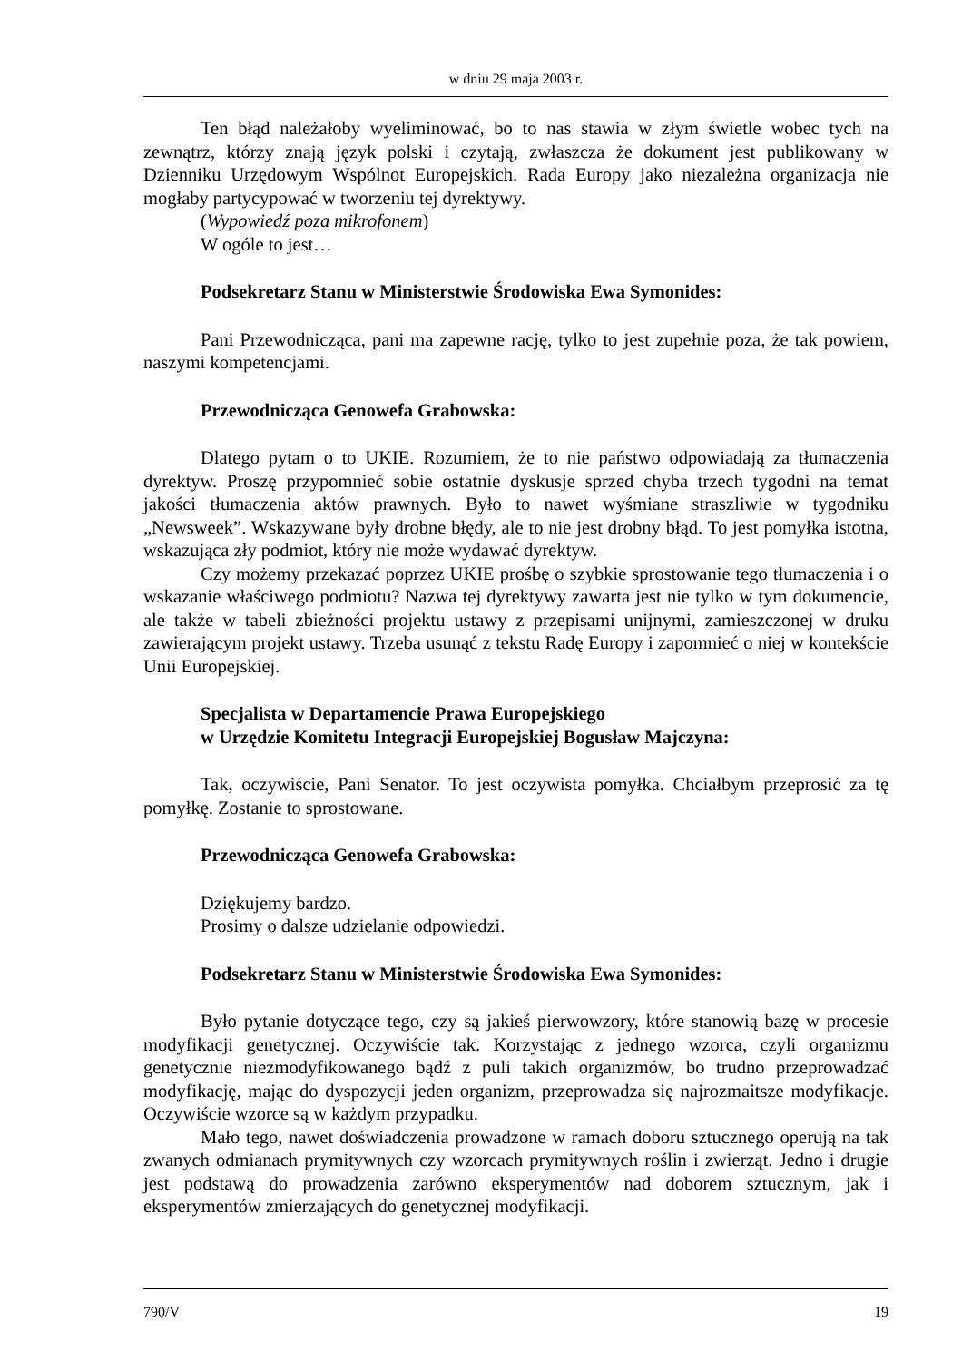w dniu 29 maja 2003 r.
Ten błąd należałoby wyeliminować, bo to nas stawia w złym świetle wobec tych na zewnątrz, którzy znają język polski i czytają, zwłaszcza że dokument jest publikowany w Dzienniku Urzędowym Wspólnot Europejskich. Rada Europy jako niezależna organizacja nie mogłaby partycypować w tworzeniu tej dyrektywy.
(Wypowiedź poza mikrofonem)
W ogóle to jest…
Podsekretarz Stanu w Ministerstwie Środowiska Ewa Symonides:
Pani Przewodnicząca, pani ma zapewne rację, tylko to jest zupełnie poza, że tak powiem, naszymi kompetencjami.
Przewodnicząca Genowefa Grabowska:
Dlatego pytam o to UKIE. Rozumiem, że to nie państwo odpowiadają za tłumaczenia dyrektyw. Proszę przypomnieć sobie ostatnie dyskusje sprzed chyba trzech tygodni na temat jakości tłumaczenia aktów prawnych. Było to nawet wyśmiane straszliwie w tygodniku „Newsweek”. Wskazywane były drobne błędy, ale to nie jest drobny błąd. To jest pomyłka istotna, wskazująca zły podmiot, który nie może wydawać dyrektyw.
Czy możemy przekazać poprzez UKIE prośbę o szybkie sprostowanie tego tłumaczenia i o wskazanie właściwego podmiotu? Nazwa tej dyrektywy zawarta jest nie tylko w tym dokumencie, ale także w tabeli zbieżności projektu ustawy z przepisami unijnymi, zamieszczonej w druku zawierającym projekt ustawy. Trzeba usunąć z tekstu Radę Europy i zapomnieć o niej w kontekście Unii Europejskiej.
Specjalista w Departamencie Prawa Europejskiego
w Urzędzie Komitetu Integracji Europejskiej Bogusław Majczyna:
Tak, oczywiście, Pani Senator. To jest oczywista pomyłka. Chciałbym przeprosić za tę pomyłkę. Zostanie to sprostowane.
Przewodnicząca Genowefa Grabowska:
Dziękujemy bardzo.
Prosimy o dalsze udzielanie odpowiedzi.
Podsekretarz Stanu w Ministerstwie Środowiska Ewa Symonides:
Było pytanie dotyczące tego, czy są jakieś pierwowzory, które stanowią bazę w procesie modyfikacji genetycznej. Oczywiście tak. Korzystając z jednego wzorca, czyli organizmu genetycznie niezmodyfikowanego bądź z puli takich organizmów, bo trudno przeprowadzać modyfikację, mając do dyspozycji jeden organizm, przeprowadza się najrozmaitsze modyfikacje. Oczywiście wzorce są w każdym przypadku.
Mało tego, nawet doświadczenia prowadzone w ramach doboru sztucznego operują na tak zwanych odmianach prymitywnych czy wzorcach prymitywnych roślin i zwierząt. Jedno i drugie jest podstawą do prowadzenia zarówno eksperymentów nad doborem sztucznym, jak i eksperymentów zmierzających do genetycznej modyfikacji.
790/V 19